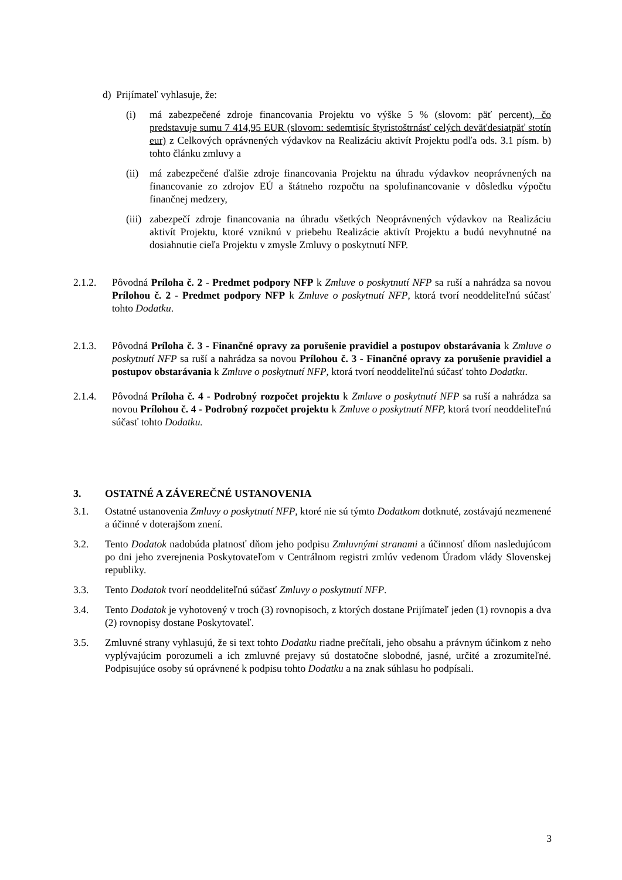d) Prijímateľ vyhlasuje, že:
(i) má zabezpečené zdroje financovania Projektu vo výške 5 % (slovom: päť percent), čo predstavuje sumu 7 414,95 EUR (slovom: sedemtisíc štyristoštrnásť celých deväťdesiatpäť stotín eur) z Celkových oprávnených výdavkov na Realizáciu aktivít Projektu podľa ods. 3.1 písm. b) tohto článku zmluvy a
(ii)
má zabezpečené ďalšie zdroje financovania Projektu na úhradu výdavkov neoprávnených na financovanie zo zdrojov EÚ a štátneho rozpočtu na spolufinancovanie v dôsledku výpočtu finančnej medzery,
(iii)
zabezpečí zdroje financovania na úhradu všetkých Neoprávnených výdavkov na Realizáciu aktivít Projektu, ktoré vzniknú v priebehu Realizácie aktivít Projektu a budú nevyhnutné na dosiahnutie cieľa Projektu v zmysle Zmluvy o poskytnutí NFP.
2.1.2. Pôvodná Príloha č. 2 - Predmet podpory NFP k Zmluve o poskytnutí NFP sa ruší a nahrádza sa novou Prílohou č. 2 - Predmet podpory NFP k Zmluve o poskytnutí NFP, ktorá tvorí neoddeliteľnú súčasť tohto Dodatku.
2.1.3. Pôvodná Príloha č. 3 - Finančné opravy za porušenie pravidiel a postupov obstarávania k Zmluve o poskytnutí NFP sa ruší a nahrádza sa novou Prílohou č. 3 - Finančné opravy za porušenie pravidiel a postupov obstarávania k Zmluve o poskytnutí NFP, ktorá tvorí neoddeliteľnú súčasť tohto Dodatku.
2.1.4. Pôvodná Príloha č. 4 - Podrobný rozpočet projektu k Zmluve o poskytnutí NFP sa ruší a nahrádza sa novou Prílohou č. 4 - Podrobný rozpočet projektu k Zmluve o poskytnutí NFP, ktorá tvorí neoddeliteľnú súčasť tohto Dodatku.
3. OSTATNÉ A ZÁVEREČNÉ USTANOVENIA
3.1. Ostatné ustanovenia Zmluvy o poskytnutí NFP, ktoré nie sú týmto Dodatkom dotknuté, zostávajú nezmenené a účinné v doterajšom znení.
3.2. Tento Dodatok nadobúda platnosť dňom jeho podpisu Zmluvnými stranami a účinnosť dňom nasledujúcom po dni jeho zverejnenia Poskytovateľom v Centrálnom registri zmlúv vedenom Úradom vlády Slovenskej republiky.
3.3. Tento Dodatok tvorí neoddeliteľnú súčasť Zmluvy o poskytnutí NFP.
3.4. Tento Dodatok je vyhotovený v troch (3) rovnopisoch, z ktorých dostane Prijímateľ jeden (1) rovnopis a dva (2) rovnopisy dostane Poskytovateľ.
3.5. Zmluvné strany vyhlasujú, že si text tohto Dodatku riadne prečítali, jeho obsahu a právnym účinkom z neho vyplývajúcim porozumeli a ich zmluvné prejavy sú dostatočne slobodné, jasné, určité a zrozumiteľné. Podpisujúce osoby sú oprávnené k podpisu tohto Dodatku a na znak súhlasu ho podpísali.
3